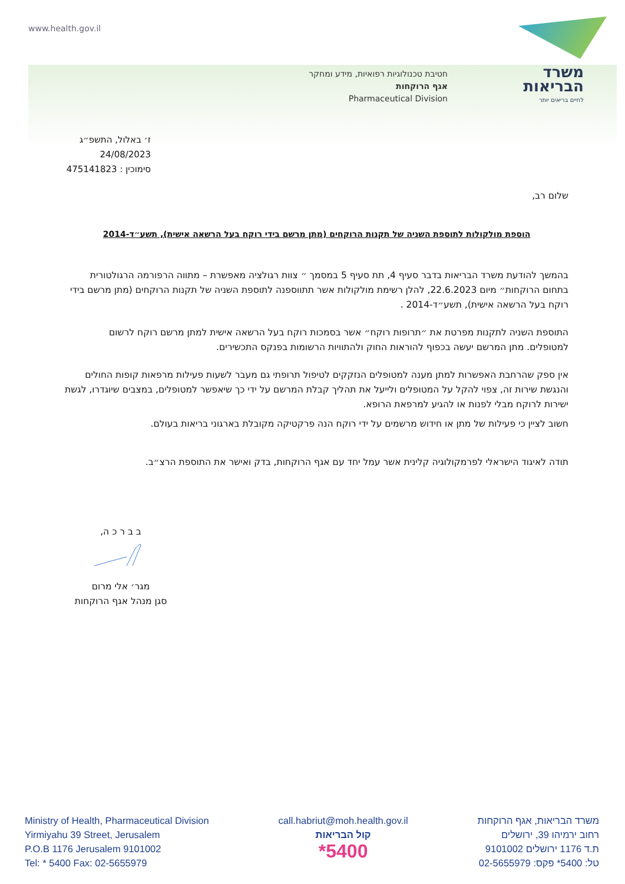www.health.gov.il
משרד
הבריאות
לחיים בריאים יותר
חטיבת טכנולוגיות רפואיות, מידע ומחקר
אגף הרוקחות
Pharmaceutical Division
ז׳ באלול, התשפ״ג
24/08/2023
סימוכין : 475141823
שלום רב,
הוספת מולקולות לתוספת השניה של תקנות הרוקחים (מתן מרשם בידי רוקח בעל הרשאה אישית), תשע״ד-2014
בהמשך להודעת משרד הבריאות בדבר סעיף 4, תת סעיף 5 במסמך ״ צוות רגולציה מאפשרת – מתווה הרפורמה הרגולטורית בתחום הרוקחות״ מיום 22.6.2023, להלן רשימת מולקולות אשר תתווספנה לתוספת השניה של תקנות הרוקחים (מתן מרשם בידי רוקח בעל הרשאה אישית), תשע״ד-2014 .
התוספת השניה לתקנות מפרטת את ״תרופות רוקח״ אשר בסמכות רוקח בעל הרשאה אישית למתן מרשם רוקח לרשום למטופלים. מתן המרשם יעשה בכפוף להוראות החוק ולהתוויות הרשומות בפנקס התכשירים.
אין ספק שהרחבת האפשרות למתן מענה למטופלים הנזקקים לטיפול תרופתי גם מעבר לשעות פעילות מרפאות קופות החולים והנגשת שירות זה, צפוי להקל על המטופלים ולייעל את תהליך קבלת המרשם על ידי כך שיאפשר למטופלים, במצבים שיוגדרו, לגשת ישירות לרוקח מבלי לפנות או להגיע למרפאת הרופא.
חשוב לציין כי פעילות של מתן או חידוש מרשמים על ידי רוקח הנה פרקטיקה מקובלת בארגוני בריאות בעולם.
תודה לאיגוד הישראלי לפרמקולוגיה קלינית אשר עמל יחד עם אגף הרוקחות, בדק ואישר את התוספת הרצ״ב.
ב ב ר כ ה,
מגר׳ אלי מרום
סגן מנהל אגף הרוקחות
Ministry of Health, Pharmaceutical Division
Yirmiyahu 39 Street, Jerusalem
P.O.B 1176 Jerusalem 9101002
Tel: * 5400 Fax: 02-5655979
call.habriut@moh.health.gov.il
קול הבריאות
*5400
משרד הבריאות, אגף הרוקחות
רחוב ירמיהו 39, ירושלים
ת.ד 1176 ירושלים 9101002
טל: 5400* פקס: 02-5655979